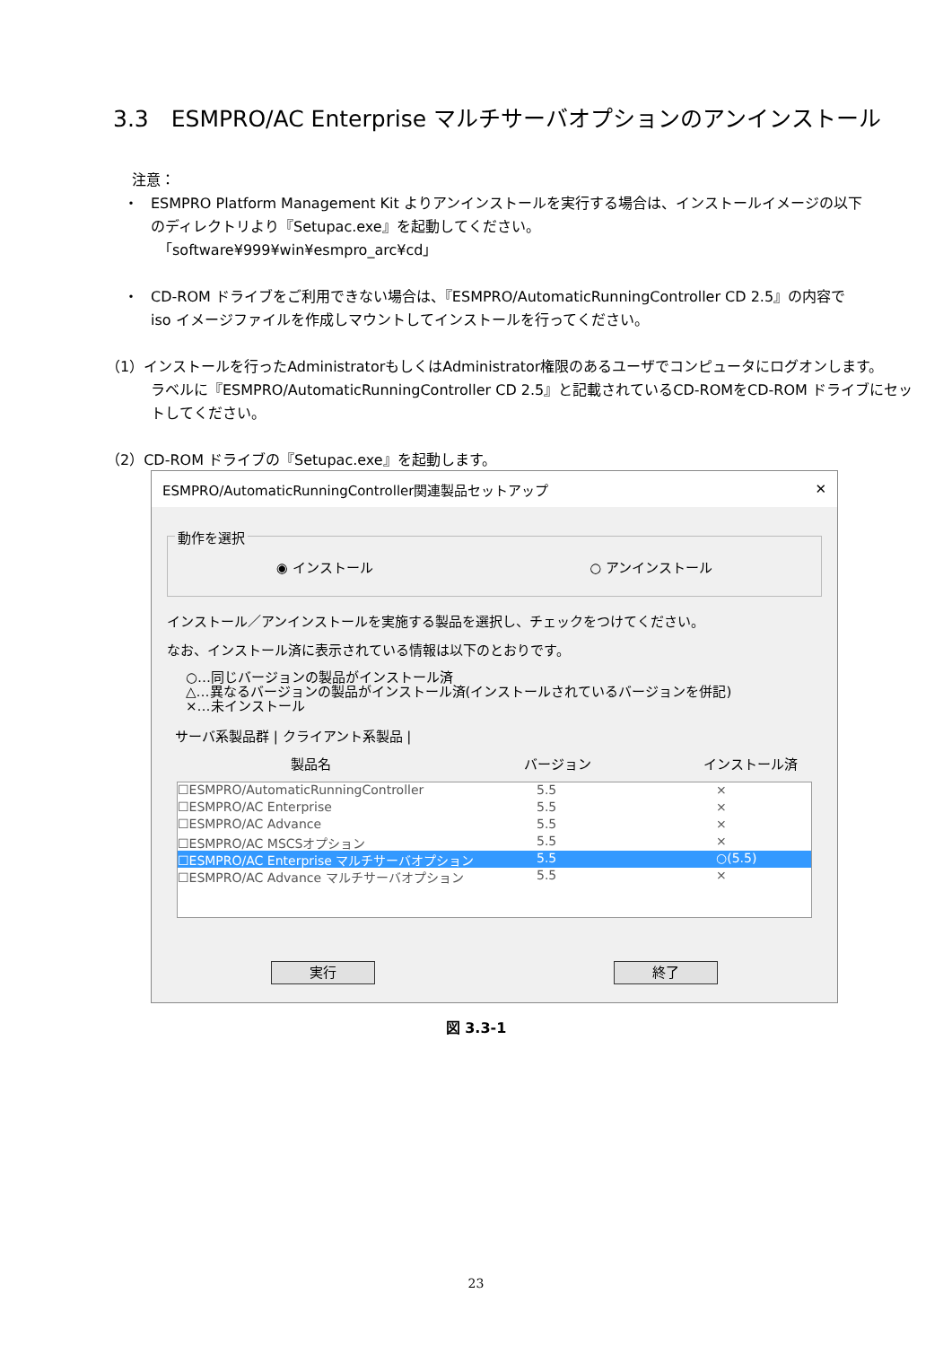3.3　ESMPRO/AC Enterprise マルチサーバオプションのアンインストール
注意：
・ ESMPRO Platform Management Kit よりアンインストールを実行する場合は、インストールイメージの以下
のディレクトリより『Setupac.exe』を起動してください。
　「software¥999¥win¥esmpro_arc¥cd」
・ CD-ROM ドライブをご利用できない場合は、『ESMPRO/AutomaticRunningController CD 2.5』の内容で
iso イメージファイルを作成しマウントしてインストールを行ってください。
（1）インストールを行ったAdministratorもしくはAdministrator権限のあるユーザでコンピュータにログオンします。
ラベルに『ESMPRO/AutomaticRunningController CD 2.5』と記載されているCD-ROMをCD-ROM ドライブにセッ
トしてください。
（2）CD-ROM ドライブの『Setupac.exe』を起動します。
ESMPRO/AutomaticRunningController関連製品セットアップ ✕
動作を選択
◉ インストール ○ アンインストール
インストール／アンインストールを実施する製品を選択し、チェックをつけてください。
なお、インストール済に表示されている情報は以下のとおりです。
○…同じバージョンの製品がインストール済
△…異なるバージョンの製品がインストール済(インストールされているバージョンを併記)
×…未インストール
サーバ系製品群 | クライアント系製品 |
製品名 バージョン インストール済
☐ESMPRO/AutomaticRunningController 5.5 ×
☐ESMPRO/AC Enterprise 5.5 ×
☐ESMPRO/AC Advance 5.5 ×
☐ESMPRO/AC MSCSオプション 5.5 ×
☐ESMPRO/AC Enterprise マルチサーバオプション 5.5 ○(5.5)
☐ESMPRO/AC Advance マルチサーバオプション 5.5 ×
実行 終了
図 3.3-1
23